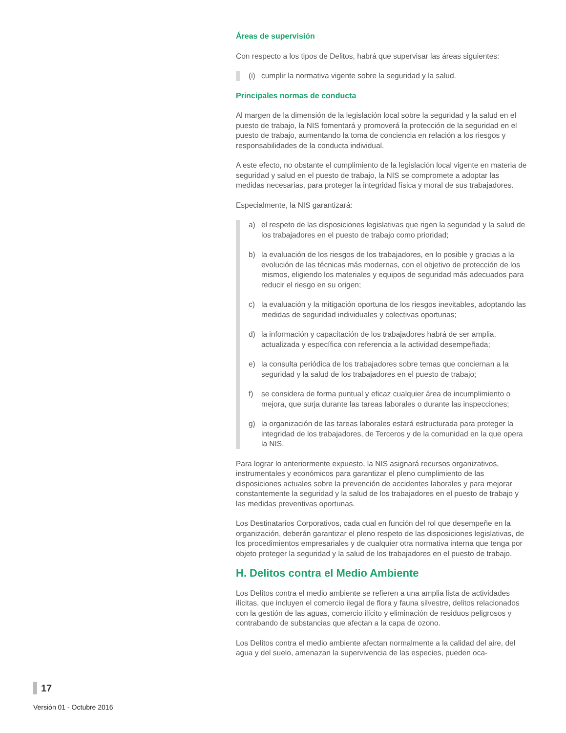Áreas de supervisión
Con respecto a los tipos de Delitos, habrá que supervisar las áreas siguientes:
(i) cumplir la normativa vigente sobre la seguridad y la salud.
Principales normas de conducta
Al margen de la dimensión de la legislación local sobre la seguridad y la salud en el puesto de trabajo, la NIS fomentará y promoverá la protección de la seguridad en el puesto de trabajo, aumentando la toma de conciencia en relación a los riesgos y responsabilidades de la conducta individual.
A este efecto, no obstante el cumplimiento de la legislación local vigente en materia de seguridad y salud en el puesto de trabajo, la NIS se compromete a adoptar las medidas necesarias, para proteger la integridad física y moral de sus trabajadores.
Especialmente, la NIS garantizará:
a) el respeto de las disposiciones legislativas que rigen la seguridad y la salud de los trabajadores en el puesto de trabajo como prioridad;
b) la evaluación de los riesgos de los trabajadores, en lo posible y gracias a la evolución de las técnicas más modernas, con el objetivo de protección de los mismos, eligiendo los materiales y equipos de seguridad más adecuados para reducir el riesgo en su origen;
c) la evaluación y la mitigación oportuna de los riesgos inevitables, adoptando las medidas de seguridad individuales y colectivas oportunas;
d) la información y capacitación de los trabajadores habrá de ser amplia, actualizada y específica con referencia a la actividad desempeñada;
e) la consulta periódica de los trabajadores sobre temas que conciernan a la seguridad y la salud de los trabajadores en el puesto de trabajo;
f) se considera de forma puntual y eficaz cualquier área de incumplimiento o mejora, que surja durante las tareas laborales o durante las inspecciones;
g) la organización de las tareas laborales estará estructurada para proteger la integridad de los trabajadores, de Terceros y de la comunidad en la que opera la NIS.
Para lograr lo anteriormente expuesto, la NIS asignará recursos organizativos, instrumentales y económicos para garantizar el pleno cumplimiento de las disposiciones actuales sobre la prevención de accidentes laborales y para mejorar constantemente la seguridad y la salud de los trabajadores en el puesto de trabajo y las medidas preventivas oportunas.
Los Destinatarios Corporativos, cada cual en función del rol que desempeñe en la organización, deberán garantizar el pleno respeto de las disposiciones legislativas, de los procedimientos empresariales y de cualquier otra normativa interna que tenga por objeto proteger la seguridad y la salud de los trabajadores en el puesto de trabajo.
H. Delitos contra el Medio Ambiente
Los Delitos contra el medio ambiente se refieren a una amplia lista de actividades ilícitas, que incluyen el comercio ilegal de flora y fauna silvestre, delitos relacionados con la gestión de las aguas, comercio ilícito y eliminación de residuos peligrosos y contrabando de substancias que afectan a la capa de ozono.
Los Delitos contra el medio ambiente afectan normalmente a la calidad del aire, del agua y del suelo, amenazan la supervivencia de las especies, pueden oca-
17
Versión 01 - Octubre 2016